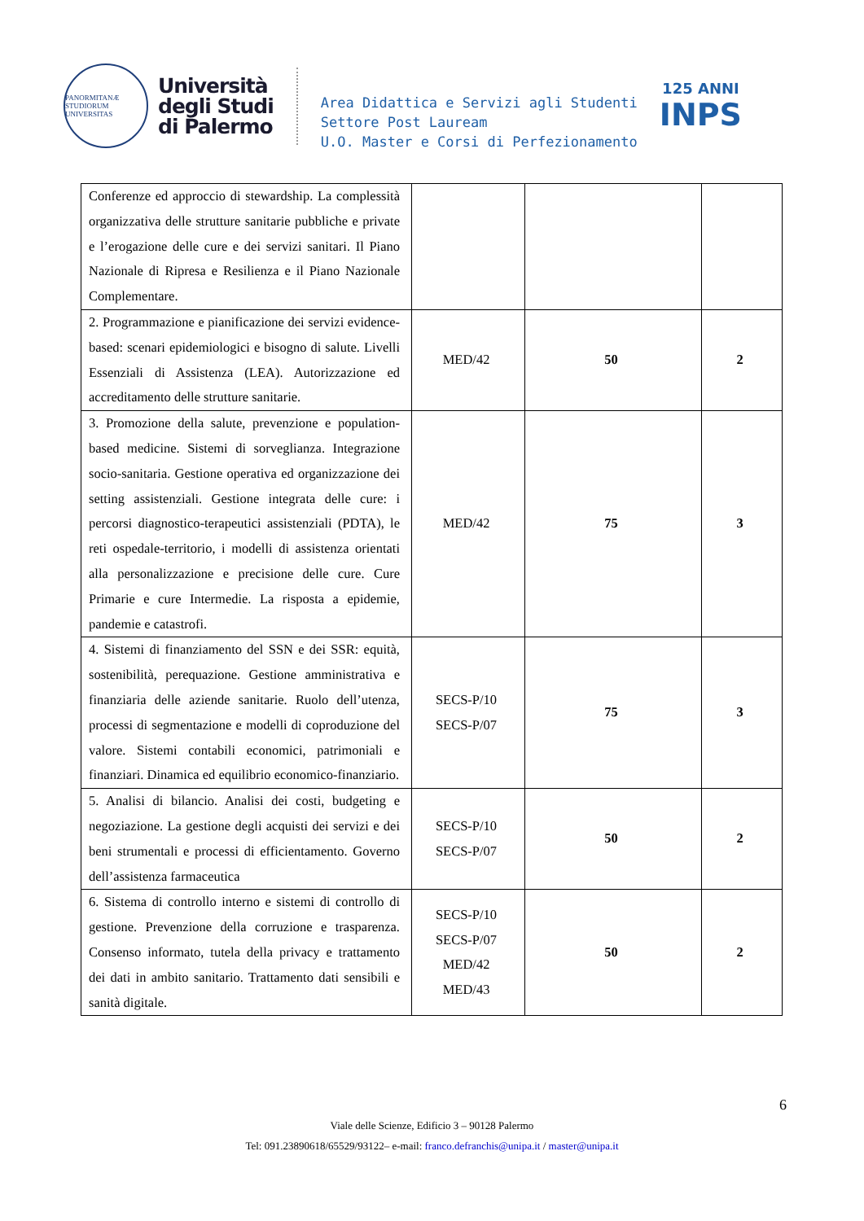PANORMITANÆ STUDIORUM UNIVERSITAS
Università
degli Studi
di Palermo
Area Didattica e Servizi agli Studenti
Settore Post Lauream
U.O. Master e Corsi di Perfezionamento
125 ANNI
INPS
| Conferenze ed approccio di stewardship. La complessità organizzativa delle strutture sanitarie pubbliche e private e l’erogazione delle cure e dei servizi sanitari. Il Piano Nazionale di Ripresa e Resilienza e il Piano Nazionale Complementare. | | | |
| 2. Programmazione e pianificazione dei servizi evidence-based: scenari epidemiologici e bisogno di salute. Livelli Essenziali di Assistenza (LEA). Autorizzazione ed accreditamento delle strutture sanitarie. | MED/42 | 50 | 2 |
| 3. Promozione della salute, prevenzione e population-based medicine. Sistemi di sorveglianza. Integrazione socio-sanitaria. Gestione operativa ed organizzazione dei setting assistenziali. Gestione integrata delle cure: i percorsi diagnostico-terapeutici assistenziali (PDTA), le reti ospedale-territorio, i modelli di assistenza orientati alla personalizzazione e precisione delle cure. Cure Primarie e cure Intermedie. La risposta a epidemie, pandemie e catastrofi. | MED/42 | 75 | 3 |
| 4. Sistemi di finanziamento del SSN e dei SSR: equità, sostenibilità, perequazione. Gestione amministrativa e finanziaria delle aziende sanitarie. Ruolo dell’utenza, processi di segmentazione e modelli di coproduzione del valore. Sistemi contabili economici, patrimoniali e finanziari. Dinamica ed equilibrio economico-finanziario. | SECS-P/10 SECS-P/07 | 75 | 3 |
| 5. Analisi di bilancio. Analisi dei costi, budgeting e negoziazione. La gestione degli acquisti dei servizi e dei beni strumentali e processi di efficientamento. Governo dell’assistenza farmaceutica | SECS-P/10 SECS-P/07 | 50 | 2 |
| 6. Sistema di controllo interno e sistemi di controllo di gestione. Prevenzione della corruzione e trasparenza. Consenso informato, tutela della privacy e trattamento dei dati in ambito sanitario. Trattamento dati sensibili e sanità digitale. | SECS-P/10 SECS-P/07 MED/42 MED/43 | 50 | 2 |
6
Viale delle Scienze, Edificio 3 – 90128 Palermo
Tel: 091.23890618/65529/93122– e-mail: franco.defranchis@unipa.it / master@unipa.it